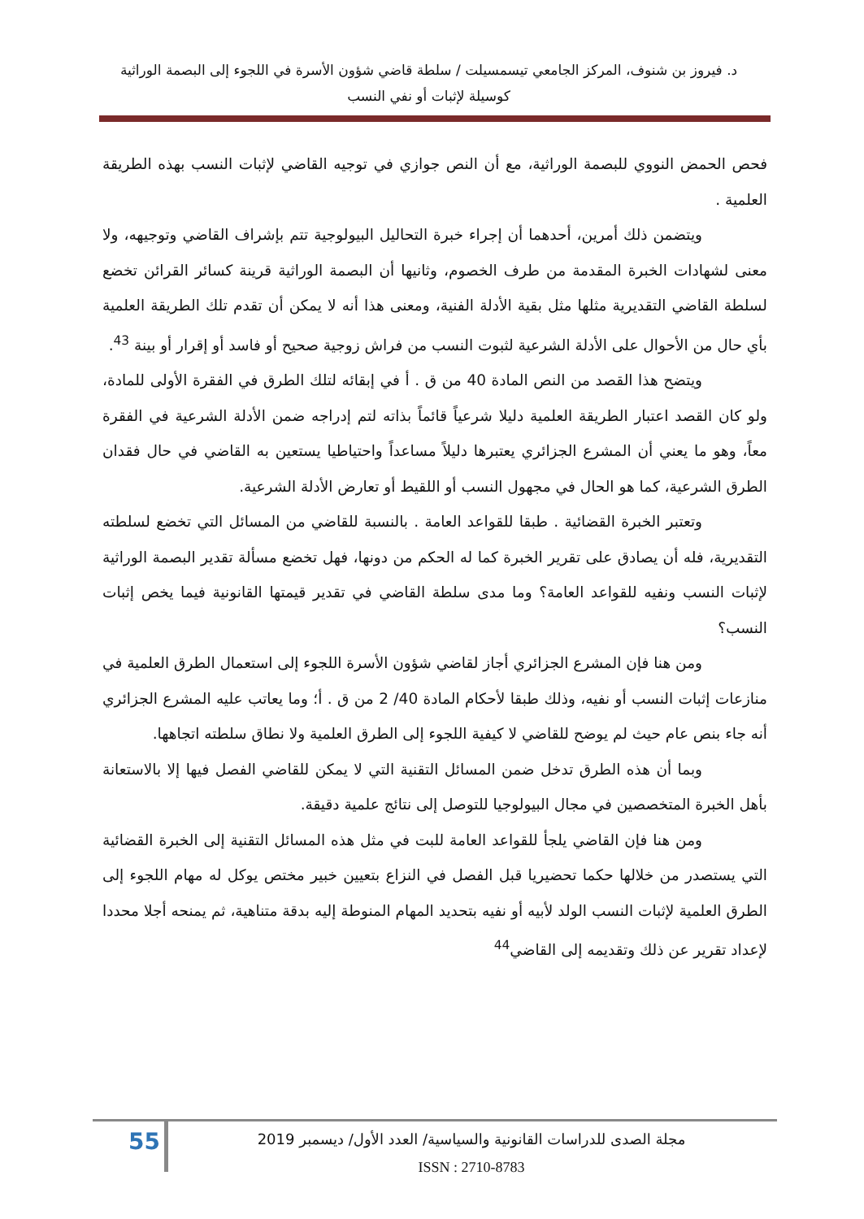د. فيروز بن شنوف، المركز الجامعي تيسمسيلت / سلطة قاضي شؤون الأسرة في اللجوء إلى البصمة الوراثية
كوسيلة لإثبات أو نفي النسب
فحص الحمض النووي للبصمة الوراثية، مع أن النص جوازي في توجيه القاضي لإثبات النسب بهذه الطريقة العلمية .
ويتضمن ذلك أمرين، أحدهما أن إجراء خبرة التحاليل البيولوجية تتم بإشراف القاضي وتوجيهه، ولا معنى لشهادات الخبرة المقدمة من طرف الخصوم، وثانيها أن البصمة الوراثية قرينة كسائر القرائن تخضع لسلطة القاضي التقديرية مثلها مثل بقية الأدلة الفنية، ومعنى هذا أنه لا يمكن أن تقدم تلك الطريقة العلمية بأي حال من الأحوال على الأدلة الشرعية لثبوت النسب من فراش زوجية صحيح أو فاسد أو إقرار أو بينة <sup>43</sup>.
ويتضح هذا القصد من النص المادة 40 من ق . أ في إبقائه لتلك الطرق في الفقرة الأولى للمادة، ولو كان القصد اعتبار الطريقة العلمية دليلا شرعياً قائماً بذاته لتم إدراجه ضمن الأدلة الشرعية في الفقرة معاً، وهو ما يعني أن المشرع الجزائري يعتبرها دليلاً مساعداً واحتياطيا يستعين به القاضي في حال فقدان الطرق الشرعية، كما هو الحال في مجهول النسب أو اللقيط أو تعارض الأدلة الشرعية.
وتعتبر الخبرة القضائية . طبقا للقواعد العامة . بالنسبة للقاضي من المسائل التي تخضع لسلطته التقديرية، فله أن يصادق على تقرير الخبرة كما له الحكم من دونها، فهل تخضع مسألة تقدير البصمة الوراثية لإثبات النسب ونفيه للقواعد العامة؟ وما مدى سلطة القاضي في تقدير قيمتها القانونية فيما يخص إثبات النسب؟
ومن هنا فإن المشرع الجزائري أجاز لقاضي شؤون الأسرة اللجوء إلى استعمال الطرق العلمية في منازعات إثبات النسب أو نفيه، وذلك طبقا لأحكام المادة 40/ 2 من ق . أ؛ وما يعاتب عليه المشرع الجزائري أنه جاء بنص عام حيث لم يوضح للقاضي لا كيفية اللجوء إلى الطرق العلمية ولا نطاق سلطته اتجاهها.
وبما أن هذه الطرق تدخل ضمن المسائل التقنية التي لا يمكن للقاضي الفصل فيها إلا بالاستعانة بأهل الخبرة المتخصصين في مجال البيولوجيا للتوصل إلى نتائج علمية دقيقة.
ومن هنا فإن القاضي يلجأ للقواعد العامة للبت في مثل هذه المسائل التقنية إلى الخبرة القضائية التي يستصدر من خلالها حكما تحضيريا قبل الفصل في النزاع بتعيين خبير مختص يوكل له مهام اللجوء إلى الطرق العلمية لإثبات النسب الولد لأبيه أو نفيه بتحديد المهام المنوطة إليه بدقة متناهية، ثم يمنحه أجلا محددا لإعداد تقرير عن ذلك وتقديمه إلى القاضي<sup>44</sup>
55
مجلة الصدى للدراسات القانونية والسياسية/ العدد الأول/ ديسمبر 2019
ISSN : 2710-8783